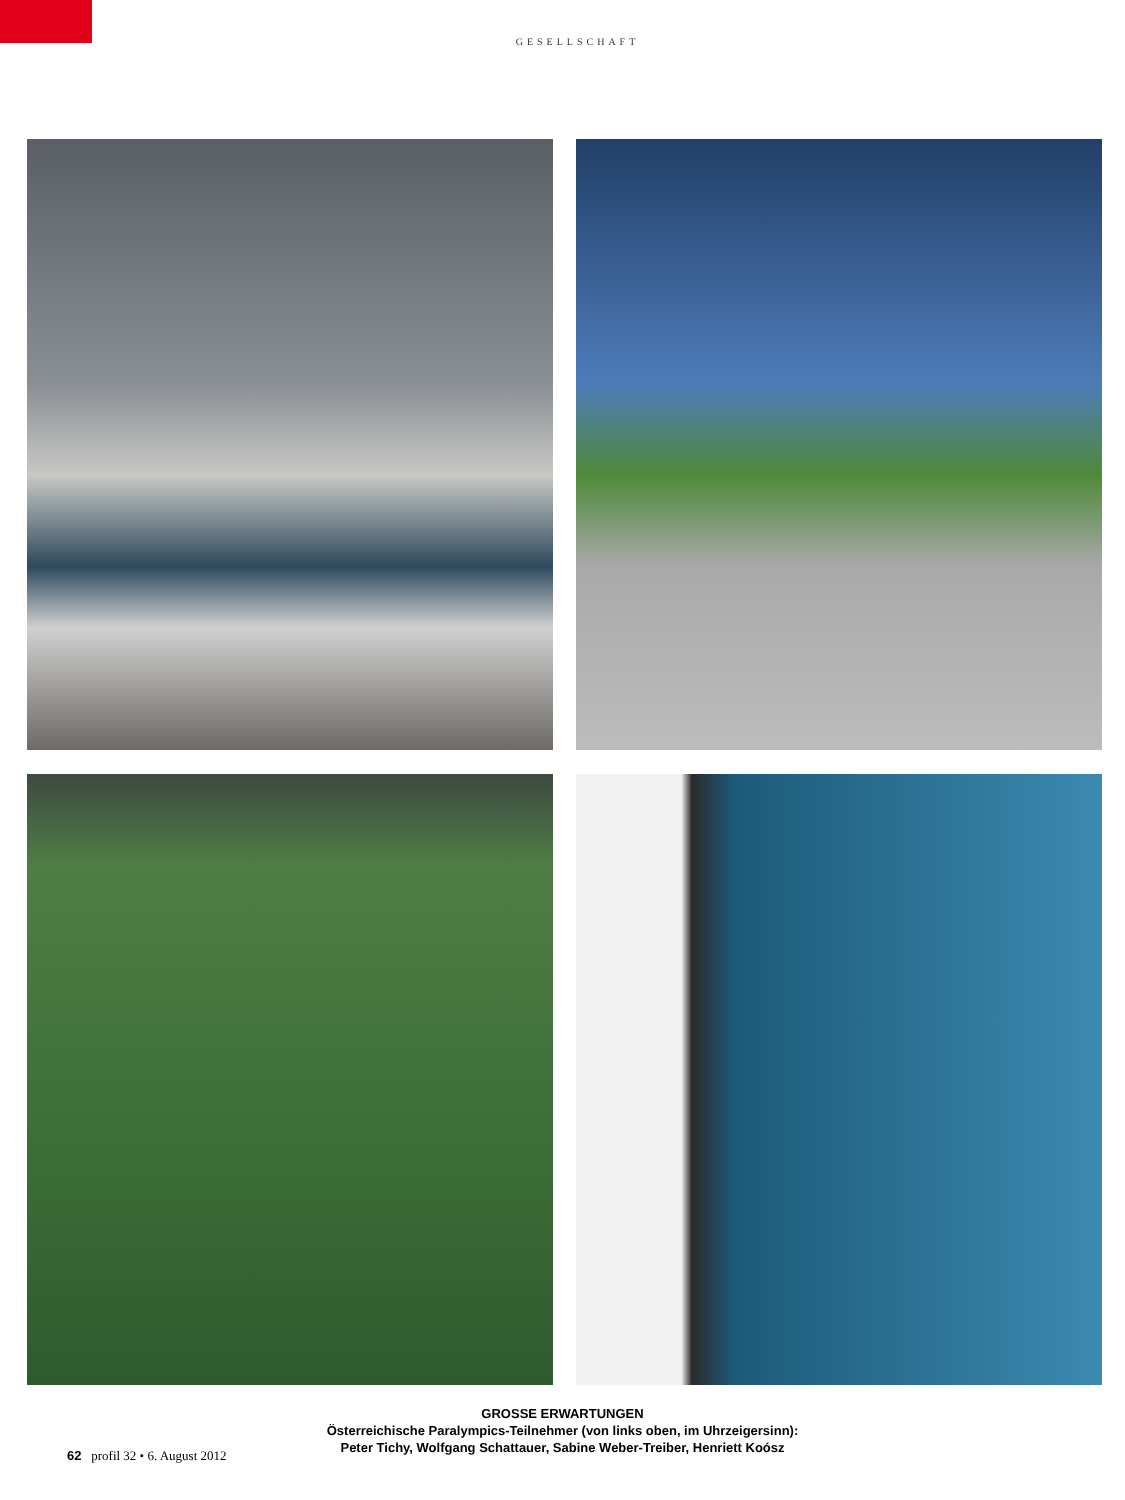GESELLSCHAFT
GROSSE ERWARTUNGEN
Österreichische Paralympics-Teilnehmer (von links oben, im Uhrzeigersinn):
Peter Tichy, Wolfgang Schattauer, Sabine Weber-Treiber, Henriett Koósz
62 profil 32 • 6. August 2012